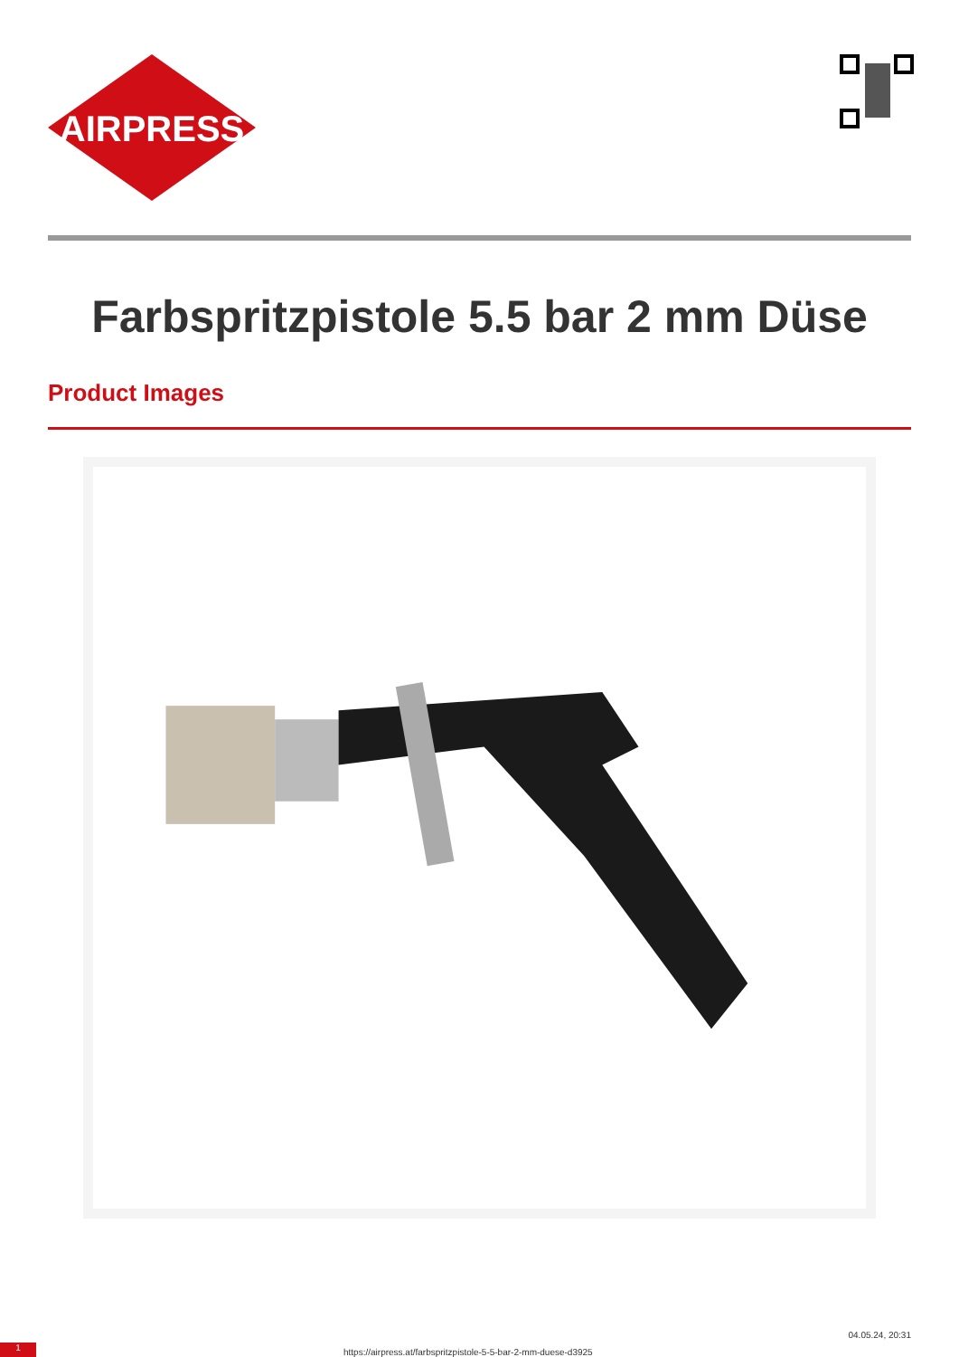AIRPRESS
Farbspritzpistole 5.5 bar 2 mm Düse
Product Images
1
https://airpress.at/farbspritzpistole-5-5-bar-2-mm-duese-d3925
04.05.24, 20:31